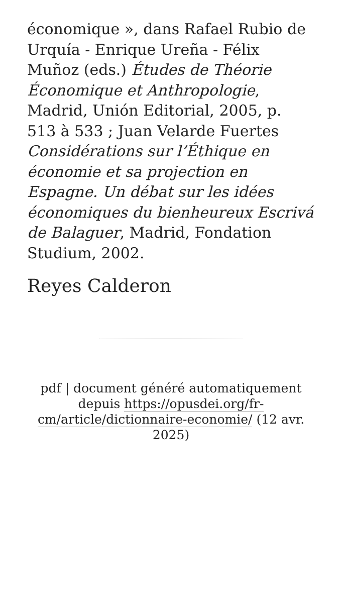économique », dans Rafael Rubio de Urquía - Enrique Ureña - Félix Muñoz (eds.) Études de Théorie Économique et Anthropologie, Madrid, Unión Editorial, 2005, p. 513 à 533 ; Juan Velarde Fuertes Considérations sur l’Éthique en économie et sa projection en Espagne. Un débat sur les idées économiques du bienheureux Escrivá de Balaguer, Madrid, Fondation Studium, 2002.
Reyes Calderon
pdf | document généré automatiquement depuis https://opusdei.org/fr-cm/article/dictionnaire-economie/ (12 avr. 2025)